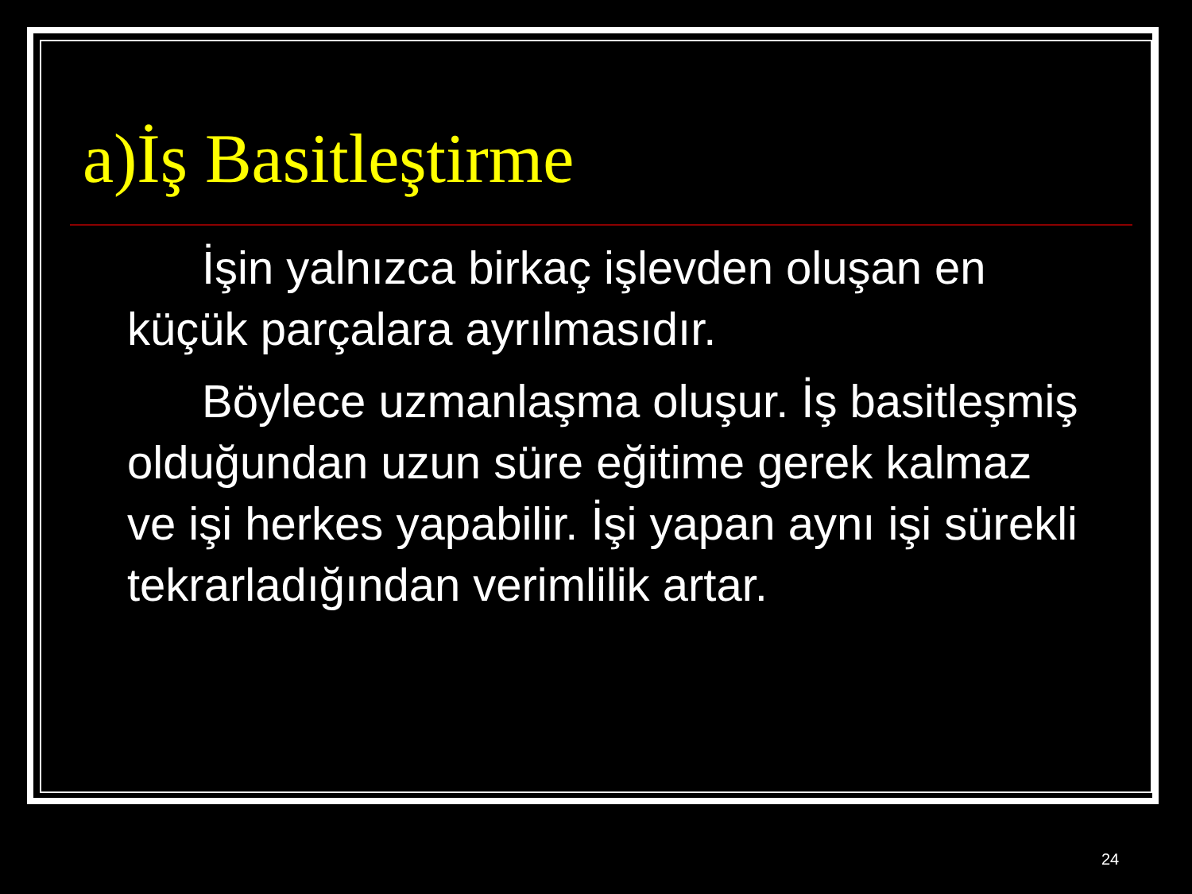a)İş Basitleştirme
İşin yalnızca birkaç işlevden oluşan en küçük parçalara ayrılmasıdır.
Böylece uzmanlaşma oluşur. İş basitleşmiş olduğundan uzun süre eğitime gerek kalmaz ve işi herkes yapabilir. İşi yapan aynı işi sürekli tekrarladığından verimlilik artar.
24